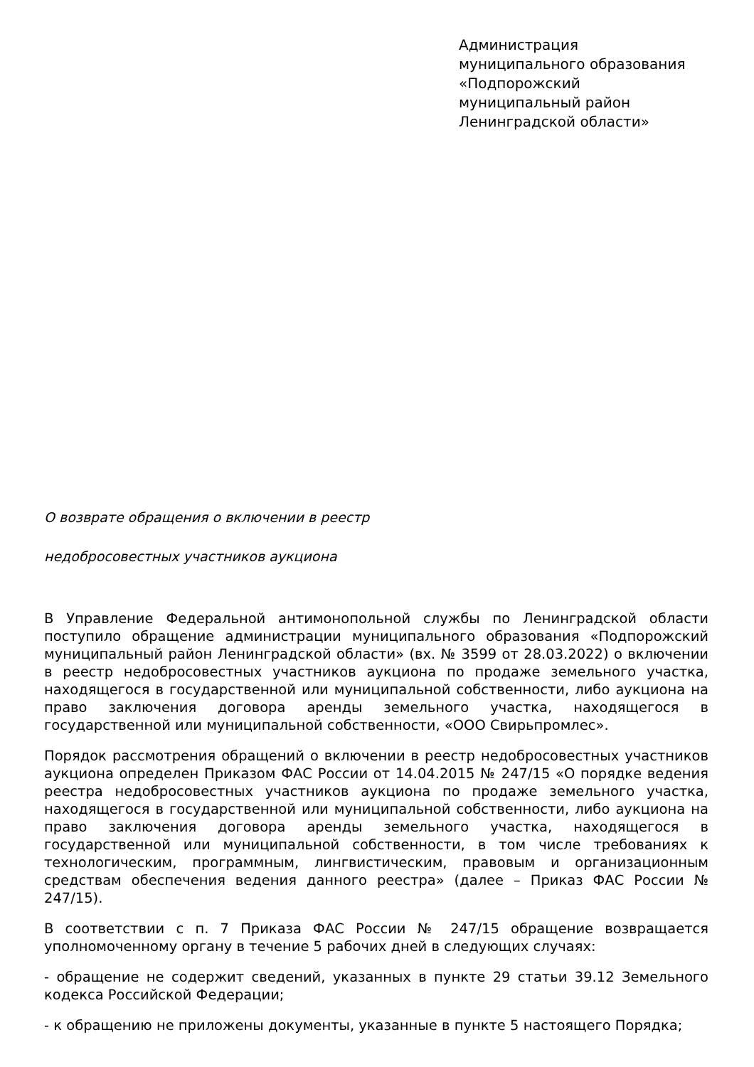Администрация
муниципального образования
«Подпорожский
муниципальный район
Ленинградской области»
О возврате обращения о включении в реестр
недобросовестных участников аукциона
В Управление Федеральной антимонопольной службы по Ленинградской области поступило обращение администрации муниципального образования «Подпорожский муниципальный район Ленинградской области» (вх. № 3599 от 28.03.2022) о включении в реестр недобросовестных участников аукциона по продаже земельного участка, находящегося в государственной или муниципальной собственности, либо аукциона на право заключения договора аренды земельного участка, находящегося в государственной или муниципальной собственности, «ООО Свирьпромлес».
Порядок рассмотрения обращений о включении в реестр недобросовестных участников аукциона определен Приказом ФАС России от 14.04.2015 № 247/15 «О порядке ведения реестра недобросовестных участников аукциона по продаже земельного участка, находящегося в государственной или муниципальной собственности, либо аукциона на право заключения договора аренды земельного участка, находящегося в государственной или муниципальной собственности, в том числе требованиях к технологическим, программным, лингвистическим, правовым и организационным средствам обеспечения ведения данного реестра» (далее – Приказ ФАС России № 247/15).
В соответствии с п. 7 Приказа ФАС России № 247/15 обращение возвращается уполномоченному органу в течение 5 рабочих дней в следующих случаях:
- обращение не содержит сведений, указанных в пункте 29 статьи 39.12 Земельного кодекса Российской Федерации;
- к обращению не приложены документы, указанные в пункте 5 настоящего Порядка;